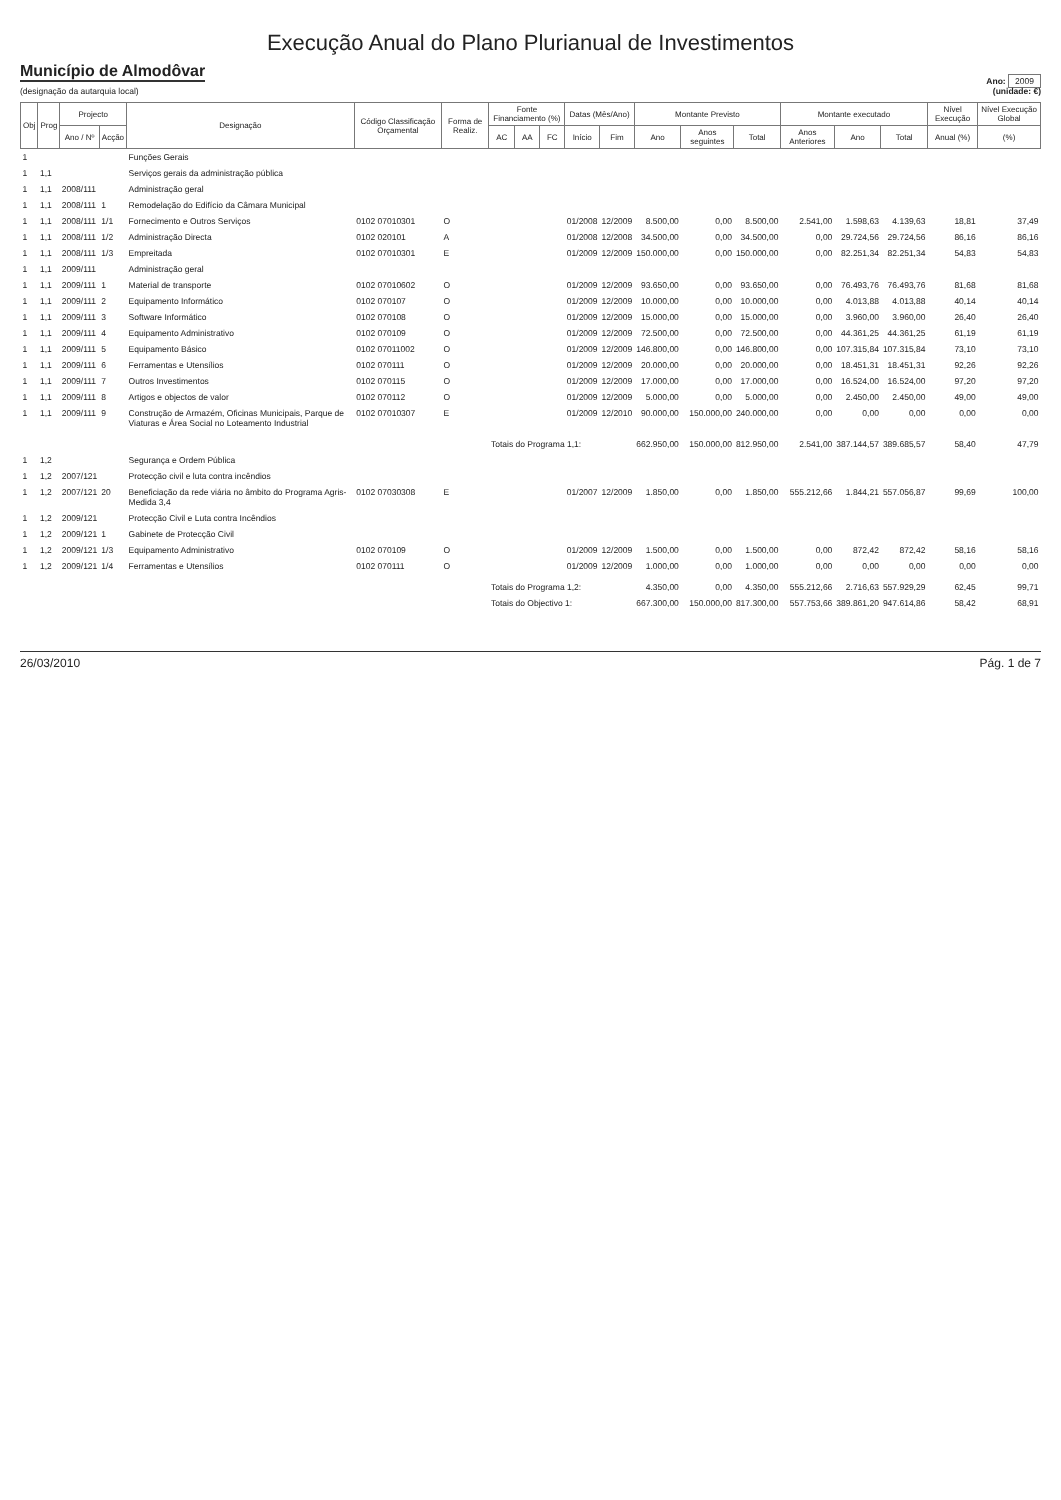Execução Anual do Plano Plurianual de Investimentos
Município de Almodôvar
(designação da autarquia local)
Ano: 2009
(unidade: €)
| Obj | Prog | Projecto | | Designação | Código Classificação Orçamental | Forma de Realiz. | Fonte Financiamento (%) | | | Datas (Mês/Ano) | | Montante Previsto | | | Montante executado | | | Nível Execução | Nível Execução Global |
| --- | --- | --- | --- | --- | --- | --- | --- | --- | --- | --- | --- | --- | --- | --- | --- | --- | --- | --- | --- |
| | | Ano / Nº | Acção | | | | AC | AA | FC | Início | Fim | Ano | Anos seguintes | Total | Anos Anteriores | Ano | Total | Anual (%) | (%) |
| 1 | | | | Funções Gerais | | | | | | | | | | | | | | | |
| 1 | 1,1 | | | Serviços gerais da administração pública | | | | | | | | | | | | | | | |
| 1 | 1,1 | 2008/111 | | Administração geral | | | | | | | | | | | | | | | |
| 1 | 1,1 | 2008/111 | 1 | Remodelação do Edifício da Câmara Municipal | | | | | | | | | | | | | | | |
| 1 | 1,1 | 2008/111 | 1/1 | Fornecimento e Outros Serviços | 0102 07010301 | O | | | | 01/2008 | 12/2009 | 8.500,00 | 0,00 | 8.500,00 | 2.541,00 | 1.598,63 | 4.139,63 | 18,81 | 37,49 |
| 1 | 1,1 | 2008/111 | 1/2 | Administração Directa | 0102 020101 | A | | | | 01/2008 | 12/2008 | 34.500,00 | 0,00 | 34.500,00 | 0,00 | 29.724,56 | 29.724,56 | 86,16 | 86,16 |
| 1 | 1,1 | 2008/111 | 1/3 | Empreitada | 0102 07010301 | E | | | | 01/2009 | 12/2009 | 150.000,00 | 0,00 | 150.000,00 | 0,00 | 82.251,34 | 82.251,34 | 54,83 | 54,83 |
| 1 | 1,1 | 2009/111 | | Administração geral | | | | | | | | | | | | | | | |
| 1 | 1,1 | 2009/111 | 1 | Material de transporte | 0102 07010602 | O | | | | 01/2009 | 12/2009 | 93.650,00 | 0,00 | 93.650,00 | 0,00 | 76.493,76 | 76.493,76 | 81,68 | 81,68 |
| 1 | 1,1 | 2009/111 | 2 | Equipamento Informático | 0102 070107 | O | | | | 01/2009 | 12/2009 | 10.000,00 | 0,00 | 10.000,00 | 0,00 | 4.013,88 | 4.013,88 | 40,14 | 40,14 |
| 1 | 1,1 | 2009/111 | 3 | Software Informático | 0102 070108 | O | | | | 01/2009 | 12/2009 | 15.000,00 | 0,00 | 15.000,00 | 0,00 | 3.960,00 | 3.960,00 | 26,40 | 26,40 |
| 1 | 1,1 | 2009/111 | 4 | Equipamento Administrativo | 0102 070109 | O | | | | 01/2009 | 12/2009 | 72.500,00 | 0,00 | 72.500,00 | 0,00 | 44.361,25 | 44.361,25 | 61,19 | 61,19 |
| 1 | 1,1 | 2009/111 | 5 | Equipamento Básico | 0102 07011002 | O | | | | 01/2009 | 12/2009 | 146.800,00 | 0,00 | 146.800,00 | 0,00 | 107.315,84 | 107.315,84 | 73,10 | 73,10 |
| 1 | 1,1 | 2009/111 | 6 | Ferramentas e Utensílios | 0102 070111 | O | | | | 01/2009 | 12/2009 | 20.000,00 | 0,00 | 20.000,00 | 0,00 | 18.451,31 | 18.451,31 | 92,26 | 92,26 |
| 1 | 1,1 | 2009/111 | 7 | Outros Investimentos | 0102 070115 | O | | | | 01/2009 | 12/2009 | 17.000,00 | 0,00 | 17.000,00 | 0,00 | 16.524,00 | 16.524,00 | 97,20 | 97,20 |
| 1 | 1,1 | 2009/111 | 8 | Artigos e objectos de valor | 0102 070112 | O | | | | 01/2009 | 12/2009 | 5.000,00 | 0,00 | 5.000,00 | 0,00 | 2.450,00 | 2.450,00 | 49,00 | 49,00 |
| 1 | 1,1 | 2009/111 | 9 | Construção de Armazém, Oficinas Municipais, Parque de Viaturas e Área Social no Loteamento Industrial | 0102 07010307 | E | | | | 01/2009 | 12/2010 | 90.000,00 | 150.000,00 | 240.000,00 | 0,00 | 0,00 | 0,00 | 0,00 | 0,00 |
| | | | | | | | Totais do Programa 1,1: | | | | | 662.950,00 | 150.000,00 | 812.950,00 | 2.541,00 | 387.144,57 | 389.685,57 | 58,40 | 47,79 |
| 1 | 1,2 | | | Segurança e Ordem Pública | | | | | | | | | | | | | | | |
| 1 | 1,2 | 2007/121 | | Protecção civil e luta contra incêndios | | | | | | | | | | | | | | | |
| 1 | 1,2 | 2007/121 | 20 | Beneficiação da rede viária no âmbito do Programa Agris-Medida 3,4 | 0102 07030308 | E | | | | 01/2007 | 12/2009 | 1.850,00 | 0,00 | 1.850,00 | 555.212,66 | 1.844,21 | 557.056,87 | 99,69 | 100,00 |
| 1 | 1,2 | 2009/121 | | Protecção Civil e Luta contra Incêndios | | | | | | | | | | | | | | | |
| 1 | 1,2 | 2009/121 | 1 | Gabinete de Protecção Civil | | | | | | | | | | | | | | | |
| 1 | 1,2 | 2009/121 | 1/3 | Equipamento Administrativo | 0102 070109 | O | | | | 01/2009 | 12/2009 | 1.500,00 | 0,00 | 1.500,00 | 0,00 | 872,42 | 872,42 | 58,16 | 58,16 |
| 1 | 1,2 | 2009/121 | 1/4 | Ferramentas e Utensílios | 0102 070111 | O | | | | 01/2009 | 12/2009 | 1.000,00 | 0,00 | 1.000,00 | 0,00 | 0,00 | 0,00 | 0,00 | 0,00 |
| | | | | | | | Totais do Programa 1,2: | | | | | 4.350,00 | 0,00 | 4.350,00 | 555.212,66 | 2.716,63 | 557.929,29 | 62,45 | 99,71 |
| | | | | | | | Totais do Objectivo 1: | | | | | 667.300,00 | 150.000,00 | 817.300,00 | 557.753,66 | 389.861,20 | 947.614,86 | 58,42 | 68,91 |
26/03/2010 Pág. 1 de 7